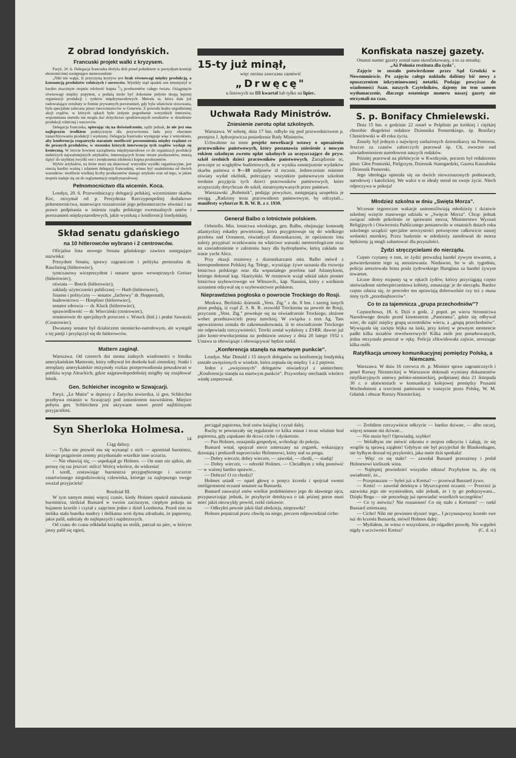Z obrad londyńskich.
Francuski projekt walki z kryzysem.
Paryż, 20. 6. Delegacja francuska złożyła dziś przed południem w prezydjum komisji ekonomicznej następujące memorandum:
„Nikt nie wątpi, iż przyczyną kryzysu jest brak równowagi między produkcją, a konsumcją produktów rolniczych i surowców. Wynikły stąd spadek cen zmniejszył w bardzo znacznym stopniu zdolność kupna 2/3 producentów całego świata. Osiągnięcie równowagi między popytem, a podażą może być dokonane jedynie drogą lepszej organizacji produkcji i rynków międzynarodowych. Metoda ta, która dała już zadowalające rezultaty w formie prywatnych porozumień, gdy była właściwie stosowana, była specjalnie zalecana przez rzeczoznawców w Genewie. Z powodu braku uzgodnionej akcji rządów, w których rękach było jedynie pogodzenie wszystkich interesów, wspomniana metoda nie mogła dać dotychczas spodziewanych rezultatów w dziedzinie produkcji rolniczej i surowców.
Delegacja francuska, opierając się na doświadczeniu, sądzi jednak, że nie jest ona najlepszym środkiem praktycznym dla przywrócenia ładu przy obecnem zanarchizowaniu produkcji i wymiany. Delegacja francuska występuje więc z wnioskiem, aby konferencja rozpatrzyła starannie możliwość porozumienia między rządami co do pewnych produktów, w stosunku których interwencja tych rządów wydaje się konieczną. W istocie bowiem zarządzenia międzynarodowe co do organizacji produkcji niektórych najważniejszych artykułów, interesujących liczne rzesze producentów, muszą dążyć do szybkiej zwyżki cen i zwiększenia zdolności kupna producentów.
Wybór artykułów, na które musi się skierować wszystkie wysiłki organizacyjne, jest rzeczą bardzo ważną i zdaniem delegacji francuskiej, winna być uzależniona od dwóch warunków: możliwie wielkiej liczby producentów danego artykułu oraz od tego, w jakim stopniu nadaje się on do reglamentacji międzynarodowej.
Pełnomocnictwo dla wicemin. Koca.
Londyn, 20. 6. Przewodniczący delegacji polskiej, wiceminister skarbu Koc, otrzymał od p. Prezydenta Rzeczypospolitej dodatkowe pełnomocnictwa, stanowiące rozszerzenie jego pełnomocnictw również i na prawo podpisania w imieniu rządu polskiego ewentualnych umów i porozumień międzynarodowych, jakie wynikną z konferencji londyńskiej.
Skład senatu gdańskiego
na 10 hitlerowców wybrano i 2 centrowców.
Oficjalna lista nowego Senatu gdańskiego zawiera następujące nazwiska:
Prezydent Senatu, sprawy zagraniczne i polityka personalna dr. Rauchning (hitlerowiec),
tymczasowy wiceprezydent i senator spraw wewnętrznych Greiser (hitlerowiec),
oświata — Boeck (hitlerowiec),
zakłady użyteczności publicznej — Huth (hitlerowiec),
finanse i polityczny — senator „fachowy" dr. Hoppenrath,
budownictwo — Hoepfner (hitlerowiec),
senator zdrowia — dr. Kluck (hitlerowiec),
sprawiedliwość — dr. Wierciński (centrowiec),
senatorowie do specjalnych poruczeń v. Wnuck (hitl.) i prałat Sawatzki (Centrowiec).
Dwunasty senator był działaczem niemiecko-narodowym, ale wystąpił z tej partji i przyłączył się do hitlerowców.
Mattern zaginął.
Warszawa. Od czterech dni niema żadnych wiadomości o lotniku amerykańskim Matternie, który odbywał lot dookoła kuli ziemskiej. Statki i aeroplany amerykańskie otrzymały rozkaz przeprowadzenia poszukiwań w pobliżu wysp Aleuckich, gdzie najprawdopodobniej mógłby się znajdować lotnik.
Gen. Schleicher incognito w Szwajcarji.
Paryż. „Le Matin" w depeszy z Zurychu stwierdza, iż gen. Schleicher przebywa ostatnio w Szwajcarji pod zmienionem nazwiskiem. Miejsce pobytu gen. Schleichera jest ukrywane nawet przed najbliższymi przyjaciółmi.
15-ty już minął,
więc można zawczasu zamówić
„Drwęcę"
u listowych na III kwartał lub tylko na lipiec.
Uchwała Rady Ministrów.
Zniesienie zwrotu opłat szkolnych.
Warszawa. W sobotę, dnia 17 bm. odbyło się pod przewodnictwem p. premjera J. Jędrzejewicza posiedzenie Rady Ministrów.
Uchwalono na niem projekt nowelizacji ustawy o uposażeniu pracowników państwowych, który postanawia zniesienie z nowym rokiem szkolnym zwrotu opłat szkolnych za uczęszczające do pryw. szkół średnich dzieci pracowników państwowych. Zarządzenie to, powzięte ze względów budżetowych, da w wyniku zmniejszenie wydatków skarbu państwa o 9—10 miljonów zł rocznie. Jednocześnie minister oświaty wydał okólnik, polecający wszystkim państwowym szkołom średnim przyjęcia tych dzieci pracowników państwowych, które uczęszczały dotychczas do szkół, nieutrzymywanych przez państwo.
Warszawski „Robotnik", podając powyższe, następującą uzupełnia je uwagą. „Radzimy teraz pracownikom państwowym, by odczytali... manifesty wyborcze B. B. W. R. z r. 1930.
Generał Balbo o lotnictwie polskiem.
Orbetello. Min. lotnictwa włoskiego, gen. Balbo, obejmując komendę atlantyckiej eskadry powietrznej, która przygotowuje się do wielkiego przelotu nad Oceanem, oświadczył dziennikarzom, że opóźnienie lotu należy przypisać oczekiwaniu na właściwe warunki meteorologiczne oraz na zawiadomienie o założeniu bazy dla hydroplanów, którą zakłada na trasie yacht Alice.
Przy okazji rozmowy z dziennikarzami min. Balbo mówił z korespondentem Polskiej Ag. Telegr., wyrażając żywe uznania dla rozwoju lotnictwa polskiego oraz dla wspaniałego przelotu nad Atlantykiem, którego dokonał kap. Skarżyński. W rozmowie wziął udział także pionier lotnictwa szybowcowego we Włoszech., kap. Nannini, który z wielkiem uznaniem odzywał się o szybownictwie polskiem.
Nieprawdziwa pogłoska o powrocie Trockiego do Rosji.
Moskwa. Berliński dziennik „Voss. Ztg." z dn. 8 bm. i szereg innych pism podają, iż rząd Z. S. R. R. zezwolił Trockiemu na powrót do Rosji, przyczem „Voss. Ztg." powołuje się na oświadczenie Trockiego, złożone wobec przedstawicieli prasy tureckiej. W związku z tem Ag. Tass upoważniona została do zakomunikowania, iż to oświadczenie Trockiego nie odpowiada rzeczywistości. Trocki został wydalony z ZSRR. dawno już jako kontr-rewolucjonista na podstawie ustawy z dnia 20 lutego 1932 r. Ustawa ta obowiązuje i obowiązywać będzie nadal.
„Konferencja stanęła na martwym punkcie".
Londyn. Mac Donald i 15 innych delegatów na konferencję londyńską zostało uwięzionych w windzie, która zepsuła się między 1 a 2 piętrem.
Jeden z „uwięzionych" delegatów oświadczył z uśmiechem: „Konferencja stanęła na martwym punkcie". Przywołany mechanik wkrótce windę zreperował.
Konfiskata naszej gazety.
Ostatni numer gazety został nam skonfiskowany, a to za notatkę:
„Aż Polonia restituta dla żyda".
Zajęcie to zostało potwierdzone przez Sąd Grodzki w Nowemmieście. Po zajęciu całego nakładu daliśmy bić nowy z opuszczeniem inkryminowanej notatki. Podając powyższe do wiadomości Szan. naszych Czytelników, dajemy im tem samem wytłumaczenie, dlaczego ostatniego numeru naszej gazety nie otrzymali na czas.
S. p. Bonifacy Chmielewski.
Dnia 15 bm. o godzinie 22 zmarł w Pelplinie po krótkiej i ciężkiej chorobie długoletni redaktor Dziennika Pomorskiego, śp. Bonifacy Chmielewski w 49 roku życia.
Zmarły był jednym z najwięcej zasłużonych dziennikarzy na Pomorzu. Jeszcze za czasów zaborczych pracował śp. Ch, owocnie nad uświadomieniem narodowem naszych rodaków.
Później pracował na plebiscycie w Kwidzynie, poczem był redaktorem pism: Głos Pomorski, Pielgrzym, Dziennik Starogardzki, Gazeta Kaszubska i Dziennik Pomorski.
Jego ideologja opierała się na dwóch niewzruszonych podstawach, narodowej i katolickiej. We walce o te ideały sterał on swoje życie. Niech odpoczywa w pokoju!
Młodzież szkolna w dniu „Swięta Morza".
Wczesne tegoroczne wakacje uniemożliwiają młodzieży i dziatwie szkolnej wzięcie masowego udziału w „Swięcie Morza". Chcąc jednak związać młode pokolenie ze sprawami morza, Ministerstwo Wyznań Religijnych i Oświecenia Publicznego postanowiło w ostatnich dniach roku szkolnego urządzić specjalne uroczystości poświęcone całkowicie naszej wolności morskiej. Przez budzenie w młodzieży zamiłowań do morza będziemy ją mogli zahartować dla przyszłości.
Żydzi stręczycielami do nierządu.
Często czytamy o tem, że żydzi prowadzą handel żywym towarem, a potwierdzeniem tego są aresztowania. Niedawno, bo w ub. tygodniu, policja aresztowała brata posła żydowskiego Hartglasa za handel żywym towarem.
Liczne domy rozpusty są w rękach żydów, którzy przyciągają często nieświadome niebezpieczeństwa kobiety, zmuszając je do nierządu. Bardzo często zdarza się, że proceder ten uprawiają dobrowolnie czy też z musu żony tych „przedsiębiorców".
Co to za tajemnicza „grupa przechodniów"?
Częstochowa, 18. 6. Dziś o godz. 2 popoł. po wiecu Stronnictwa Narodowego doszło przed kinoteatrem „Panorama", gdzie się odbywał wiec, do zajść między grupą uczestników wiecu, a „grupą przechodniów". Wywiązała się zacięta bójka na laski, przy której w pewnym momencie padło kilka strzałów rewolwerowych! Kilka osób jest poturbowanych, jedna otrzymała postrzał w rękę. Policja zlikwidowała zajście, aresztując kilka osób.
Ratyfikacja umowy komunikacyjnej pomiędzy Polską, a Niemcami.
Warszawa. W dniu 16 czerwca rb. p. Minister spraw zagranicznych i poseł Rzeszy Niemieckiej w Warszawie dokonali wymiany dokumentów ratyfikacyjnych umowy polsko-niemieckiej, podpisanej dnia 21 listopada 30 r. o ułatwieniach w komunikacji kolejowej pomiędzy Prusami Wschodniemi a trzeciemi państwami w tranzycie przez Polskę, W. M. Gdańsk i obszar Rzeszy Niemieckiej.
Syn Sherloka Holmesa.
14
Ciąg dalszy.
— Tylko nie pozwól mu się wysunąć z nich — upominał burmistrz, którego pragnienie zemsty przytłumiało wszelkie inne uczucia.
— Nie obawiaj się, — uspokajał go Holmes. — On nam nie ujdzie, ale proszę cię raz jeszcze: milcz! Wrócę wkrótce, do widzenia!
I szedł, zostawiając burmistrza przygnębionego i szczerze zmartwionego niegodziwością człowieka, którego za najlepszego swego uważał przyjaciela!
Rozdział III.
W tym samym mniej więcej czasie, kiedy Holmes opuścił mieszkanie burmistrza, siedział Bussard w swoim zacisznym, ciepłym pokoju na bujanem krześle i czytał z zajęciem jedno z dzieł Lombrosa. Przed nim na stoliku stała butelka madery i delikatna woń dymu zdradzała, że papierosy, jakie palił, należały do najlepszych i najdroższych.
Od czasu do czasu odkładał książkę na stolik, patrzał na piec, w którym jasny palił się ogień,
pociągał papierosa, brał znów książkę i czytał dalej.
Ruchy te powtarzały się regularnie co kilka minut i teraz właśnie brał papierosa, gdy zapukano do drzwi cicho i dyskretnie.
— Pan Holmes, oznajmiła gospodyni, wchodząc do pokoju.
Bussard wstał, spojrzał nieco zmieszany na zegarek, wskazujący dziesiątą i podszedł naprzeciwko Holmesowi, który stał na progu.
— Dobry wieczór, dobry wieczór, — zawołał, — chodź, — siadaj!
— Dobry wieczór, — odrzekł Holmes. — Chciałbym z tobą pomówić — w ważnej bardzo sprawie...
— Dobrze! O co chodzi?
Holmes usiadł — oparł głowę o poręcz krzesła i spojrzał swemi inteligentnemi oczami smutnie na Bussarda.
Bussard zauważył znów wielkie podobieństwo jego do sławnego ojca, przypuszczając jednak, że przybycie detektywa o tak późnej porze musi mieć jakiś niezwykły powód, rzekł ciekawie:
— Odkryłeś pewnie jakiś ślad złodzieja, nieprawda?
Holmes popatrzał przez chwilę na niego, poczem odpowiedział cicho:
— Zrobiłem rzeczywiście odkrycie — bardzo dziwne, — albo raczej, więcej smutne niż dziwne...
— Nie może być! Opowiadaj, szybko!
— Wolałbym nie mówić nikomu o mojem odkryciu i żałuję, że się wogóle tą sprawą zająłem! Gdybym nie był przyjechał do Blankenhagen, nie byłbym doznał tej przykrości, jaka mnie dziś spotkała!
— Więc co się stało? — zawołał Bussard przerażony i podał Holmesowi kieliszek wina.
— Najlepiej powiedzieć wszystko odrazu! Przybyłem tu, aby cię uwiadomić, że...
— Przepraszam — byłeś już u Kretsa? — przerwał Bussard żywo.
— Krets! — zawołał detektyw z błyszczącemi oczami. — Przecież ja nazwiska jego nie wymieniłem, nikt jednak, że i ty go podejrzywasz... Dzięki Bogu — nie potrzebuję już opowiadać wszelkich szczegółów!
— Co ty mówisz? Nie rozumiem! Co się stało z Kretsem? — rzekł Bussard zmieszany.
— Cicho! Nikt nie powinien słyszeć tego... I przysunąwszy krzesło swe tuż do krzesła Bussarda, mówił Holmes dalej:
— Myślałem, że wiesz o wszystkiem, że odgadłeś prawdę. Nie wątpiłeś nigdy o uczciwości Kretsa? (C. d. n.)